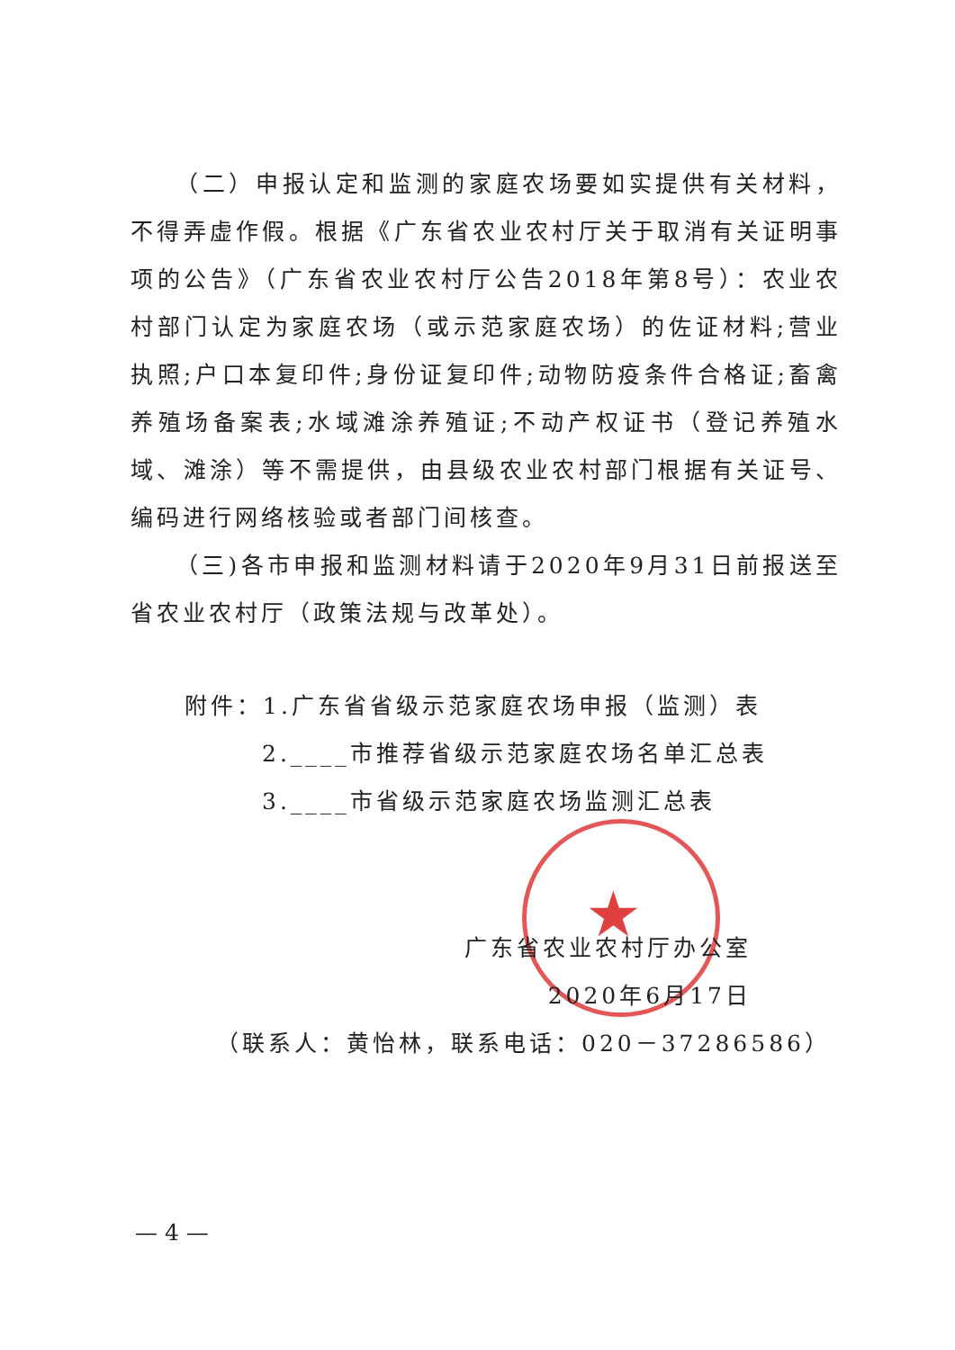★
（二）申报认定和监测的家庭农场要如实提供有关材料，不得弄虚作假。根据《广东省农业农村厅关于取消有关证明事项的公告》（广东省农业农村厅公告2018年第8号）：农业农村部门认定为家庭农场（或示范家庭农场）的佐证材料;营业执照;户口本复印件;身份证复印件;动物防疫条件合格证;畜禽养殖场备案表;水域滩涂养殖证;不动产权证书（登记养殖水域、滩涂）等不需提供，由县级农业农村部门根据有关证号、编码进行网络核验或者部门间核查。
（三)各市申报和监测材料请于2020年9月31日前报送至省农业农村厅（政策法规与改革处）。
附件：1.广东省省级示范家庭农场申报（监测）表
2.____市推荐省级示范家庭农场名单汇总表
3.____市省级示范家庭农场监测汇总表
广东省农业农村厅办公室
2020年6月17日
（联系人：黄怡林，联系电话：020－37286586）
— 4 —